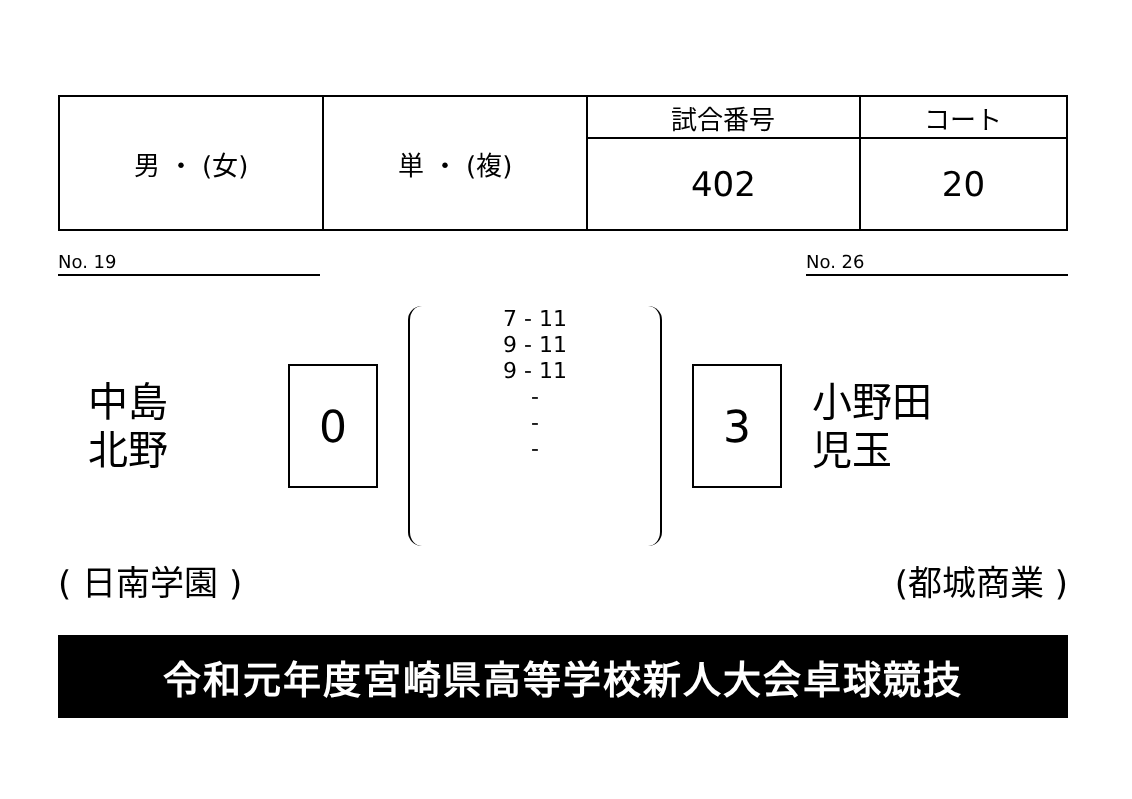| 男 ・ (女) | 単 ・ (複) | 試合番号 | コート |
| | | 402 | 20 |
No. 19 No. 26
中島
北野
0
7 - 11
9 - 11
9 - 11
-
-
-
3
小野田
児玉
( 日南学園 ) (都城商業 )
令和元年度宮崎県高等学校新人大会卓球競技